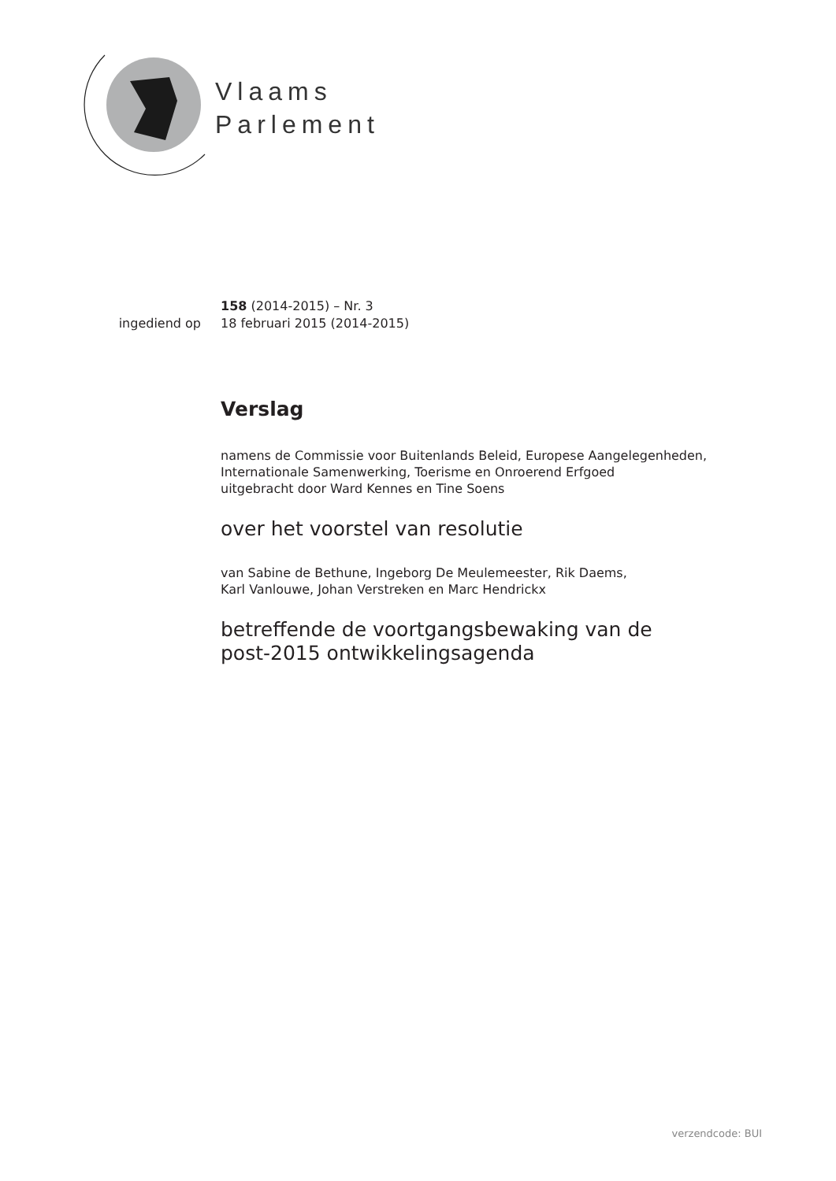Vlaams
Parlement
158 (2014-2015) – Nr. 3
ingediend op 18 februari 2015 (2014-2015)
Verslag
namens de Commissie voor Buitenlands Beleid, Europese Aangelegenheden,
Internationale Samenwerking, Toerisme en Onroerend Erfgoed
uitgebracht door Ward Kennes en Tine Soens
over het voorstel van resolutie
van Sabine de Bethune, Ingeborg De Meulemeester, Rik Daems,
Karl Vanlouwe, Johan Verstreken en Marc Hendrickx
betreffende de voortgangsbewaking van de
post-2015 ontwikkelingsagenda
verzendcode: BUI